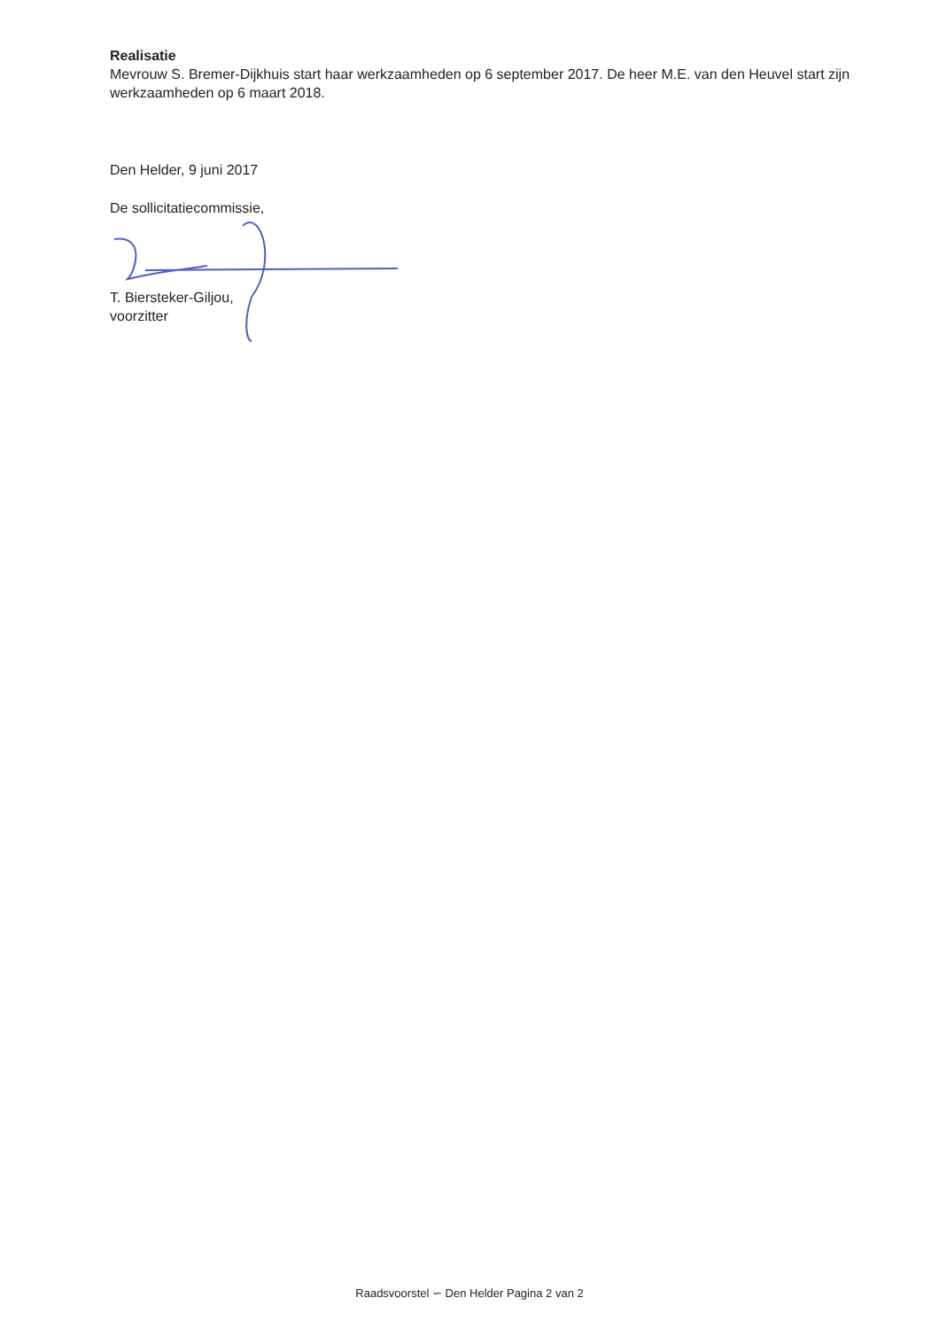Realisatie
Mevrouw S. Bremer-Dijkhuis start haar werkzaamheden op 6 september 2017. De heer M.E. van den Heuvel start zijn werkzaamheden op 6 maart 2018.
Den Helder, 9 juni 2017
De sollicitatiecommissie,
T. Biersteker-Giljou,
voorzitter
Raadsvoorstel ∽ Den Helder Pagina 2 van 2